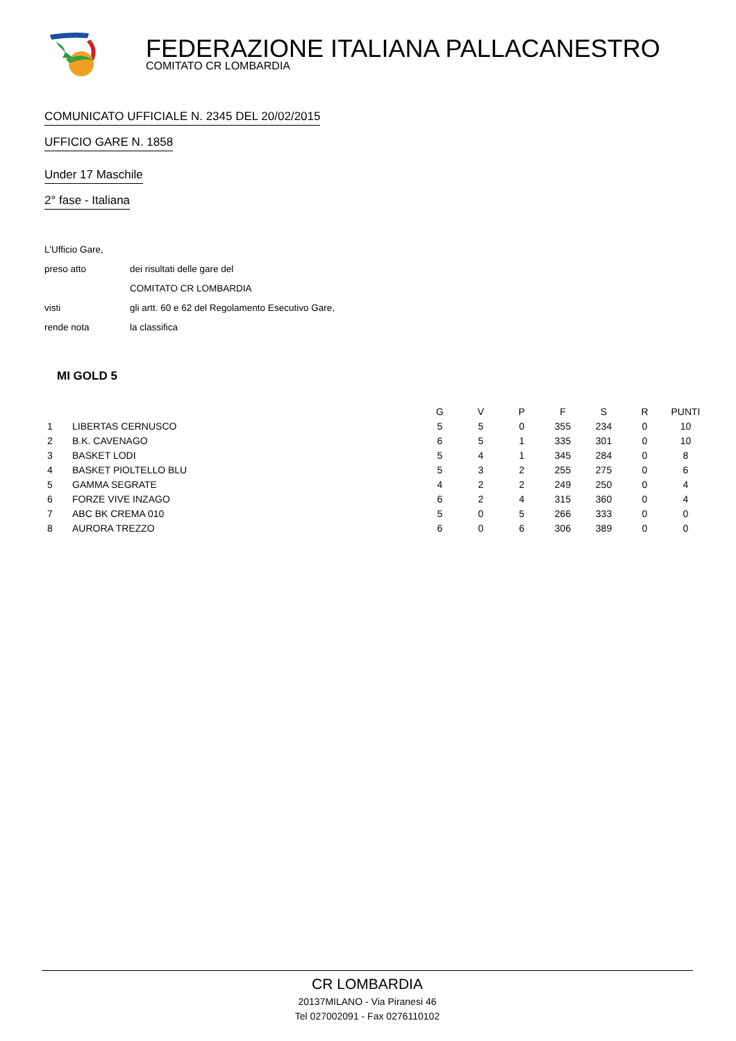FEDERAZIONE ITALIANA PALLACANESTRO
COMITATO CR LOMBARDIA
COMUNICATO UFFICIALE N. 2345 DEL 20/02/2015
UFFICIO GARE N. 1858
Under 17 Maschile
2° fase - Italiana
| L'Ufficio Gare, | |
| preso atto | dei risultati delle gare del |
| | COMITATO CR LOMBARDIA |
| visti | gli artt. 60 e 62 del Regolamento Esecutivo Gare, |
| rende nota | la classifica |
MI GOLD 5
| | | G | V | P | F | S | R | PUNTI |
| --- | --- | --- | --- | --- | --- | --- | --- | --- |
| 1 | LIBERTAS CERNUSCO | 5 | 5 | 0 | 355 | 234 | 0 | 10 |
| 2 | B.K. CAVENAGO | 6 | 5 | 1 | 335 | 301 | 0 | 10 |
| 3 | BASKET LODI | 5 | 4 | 1 | 345 | 284 | 0 | 8 |
| 4 | BASKET PIOLTELLO BLU | 5 | 3 | 2 | 255 | 275 | 0 | 6 |
| 5 | GAMMA SEGRATE | 4 | 2 | 2 | 249 | 250 | 0 | 4 |
| 6 | FORZE VIVE INZAGO | 6 | 2 | 4 | 315 | 360 | 0 | 4 |
| 7 | ABC BK CREMA 010 | 5 | 0 | 5 | 266 | 333 | 0 | 0 |
| 8 | AURORA TREZZO | 6 | 0 | 6 | 306 | 389 | 0 | 0 |
CR LOMBARDIA
20137MILANO - Via Piranesi 46
Tel 027002091 - Fax 0276110102